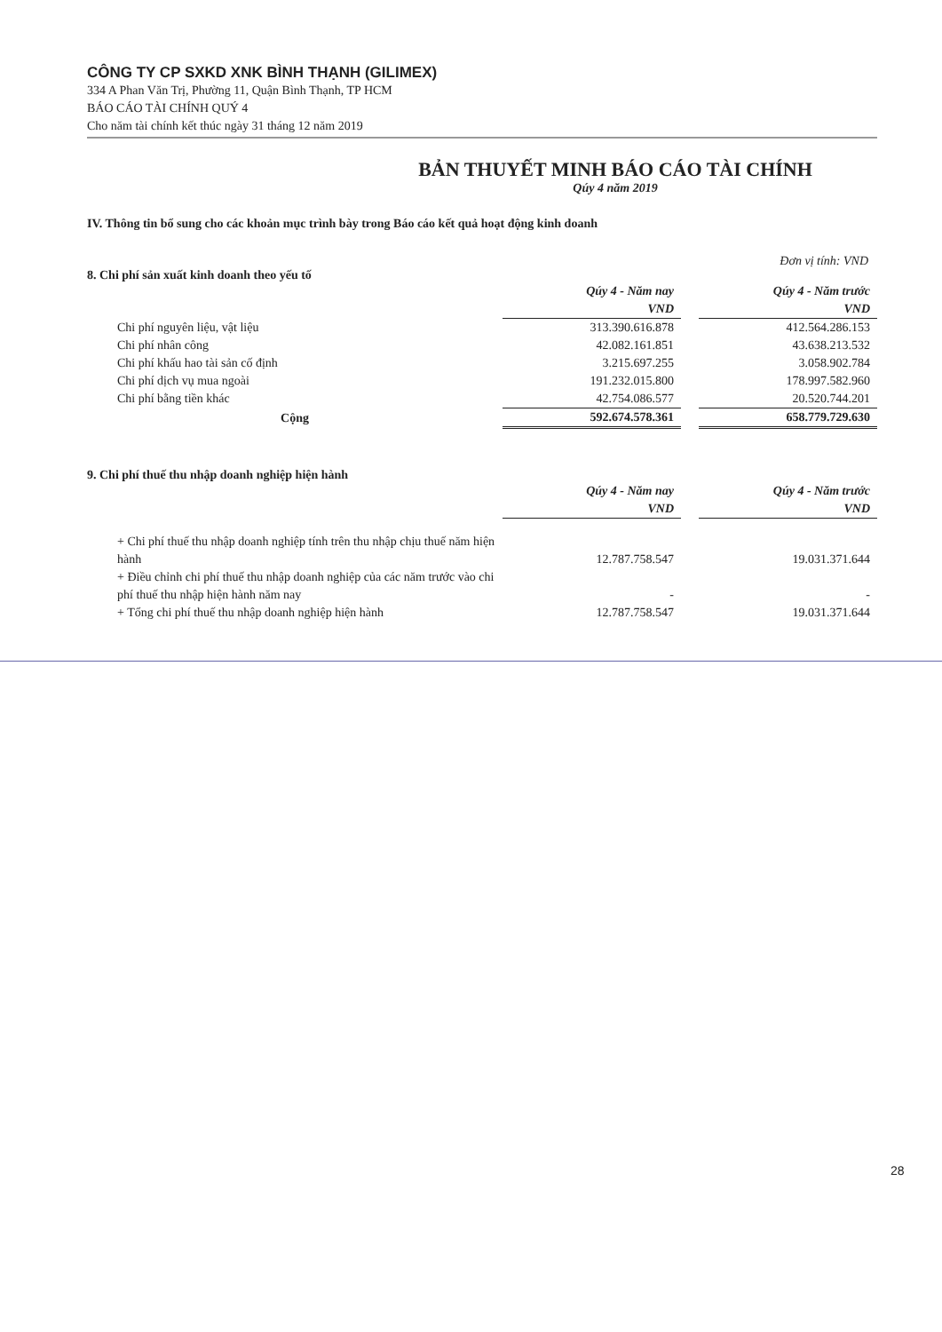CÔNG TY CP SXKD XNK BÌNH THẠNH (GILIMEX)
334 A Phan Văn Trị, Phường 11, Quận Bình Thạnh, TP HCM
BÁO CÁO TÀI CHÍNH QUÝ 4
Cho năm tài chính kết thúc ngày 31 tháng 12 năm 2019
BẢN THUYẾT MINH BÁO CÁO TÀI CHÍNH
Qúy 4 năm 2019
IV. Thông tin bổ sung cho các khoản mục trình bày trong Báo cáo kết quả hoạt động kinh doanh
Đơn vị tính: VND
8. Chi phí sản xuất kinh doanh theo yếu tố
| | Qúy 4 - Năm nay VND | | Qúy 4 - Năm trước VND |
| Chi phí nguyên liệu, vật liệu | 313.390.616.878 | | 412.564.286.153 |
| Chi phí nhân công | 42.082.161.851 | | 43.638.213.532 |
| Chi phí khấu hao tài sản cố định | 3.215.697.255 | | 3.058.902.784 |
| Chi phí dịch vụ mua ngoài | 191.232.015.800 | | 178.997.582.960 |
| Chi phí bằng tiền khác | 42.754.086.577 | | 20.520.744.201 |
| Cộng | 592.674.578.361 | | 658.779.729.630 |
9. Chi phí thuế thu nhập doanh nghiệp hiện hành
| | Qúy 4 - Năm nay VND | | Qúy 4 - Năm trước VND |
| + Chi phí thuế thu nhập doanh nghiệp tính trên thu nhập chịu thuế năm hiện hành | 12.787.758.547 | | 19.031.371.644 |
| + Điều chỉnh chi phí thuế thu nhập doanh nghiệp của các năm trước vào chi phí thuế thu nhập hiện hành năm nay | - | | - |
| + Tổng chi phí thuế thu nhập doanh nghiệp hiện hành | 12.787.758.547 | | 19.031.371.644 |
28